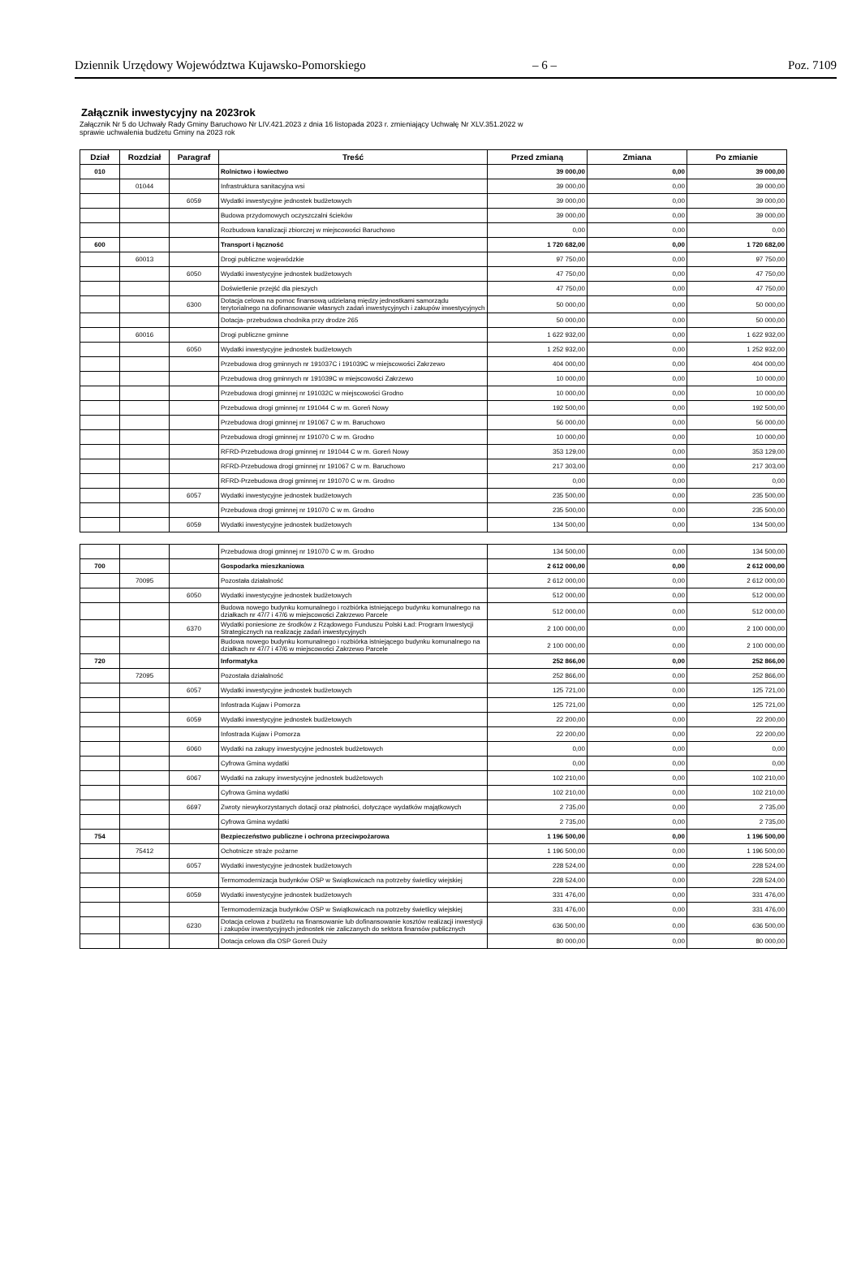Dziennik Urzędowy Województwa Kujawsko-Pomorskiego – 6 – Poz. 7109
Załącznik inwestycyjny na 2023rok
Załącznik Nr 5 do Uchwały Rady Gminy Baruchowo Nr LIV.421.2023 z dnia 16 listopada 2023 r. zmieniający Uchwałę Nr XLV.351.2022 w sprawie uchwalenia budżetu Gminy na 2023 rok
| Dział | Rozdział | Paragraf | Treść | Przed zmianą | Zmiana | Po zmianie |
| --- | --- | --- | --- | --- | --- | --- |
| 010 | | | Rolnictwo i łowiectwo | 39 000,00 | 0,00 | 39 000,00 |
| | 01044 | | Infrastruktura sanitacyjna wsi | 39 000,00 | 0,00 | 39 000,00 |
| | | 6059 | Wydatki inwestycyjne jednostek budżetowych | 39 000,00 | 0,00 | 39 000,00 |
| | | | Budowa przydomowych oczyszczalni ścieków | 39 000,00 | 0,00 | 39 000,00 |
| | | | Rozbudowa kanalizacji zbiorczej w miejscowości Baruchowo | 0,00 | 0,00 | 0,00 |
| 600 | | | Transport i łączność | 1 720 682,00 | 0,00 | 1 720 682,00 |
| | 60013 | | Drogi publiczne wojewódzkie | 97 750,00 | 0,00 | 97 750,00 |
| | | 6050 | Wydatki inwestycyjne jednostek budżetowych | 47 750,00 | 0,00 | 47 750,00 |
| | | | Doświetlenie przejść dla pieszych | 47 750,00 | 0,00 | 47 750,00 |
| | | 6300 | Dotacja celowa na pomoc finansową udzielaną między jednostkami samorządu terytorialnego na dofinansowanie własnych zadań inwestycyjnych i zakupów inwestycyjnych | 50 000,00 | 0,00 | 50 000,00 |
| | | | Dotacja- przebudowa chodnika przy drodze 265 | 50 000,00 | 0,00 | 50 000,00 |
| | 60016 | | Drogi publiczne gminne | 1 622 932,00 | 0,00 | 1 622 932,00 |
| | | 6050 | Wydatki inwestycyjne jednostek budżetowych | 1 252 932,00 | 0,00 | 1 252 932,00 |
| | | | Przebudowa drog gminnych nr 191037C i 191039C w miejscowości Zakrzewo | 404 000,00 | 0,00 | 404 000,00 |
| | | | Przebudowa drog gminnych nr 191039C w miejscowości Zakrzewo | 10 000,00 | 0,00 | 10 000,00 |
| | | | Przebudowa drogi gminnej nr 191032C w miejscowości Grodno | 10 000,00 | 0,00 | 10 000,00 |
| | | | Przebudowa drogi gminnej nr 191044 C w m. Goreń Nowy | 192 500,00 | 0,00 | 192 500,00 |
| | | | Przebudowa drogi gminnej nr 191067 C w m. Baruchowo | 56 000,00 | 0,00 | 56 000,00 |
| | | | Przebudowa drogi gminnej nr 191070 C w m. Grodno | 10 000,00 | 0,00 | 10 000,00 |
| | | | RFRD-Przebudowa drogi gminnej nr 191044 C w m. Goreń Nowy | 353 129,00 | 0,00 | 353 129,00 |
| | | | RFRD-Przebudowa drogi gminnej nr 191067 C w m. Baruchowo | 217 303,00 | 0,00 | 217 303,00 |
| | | | RFRD-Przebudowa drogi gminnej nr 191070 C w m. Grodno | 0,00 | 0,00 | 0,00 |
| | | 6057 | Wydatki inwestycyjne jednostek budżetowych | 235 500,00 | 0,00 | 235 500,00 |
| | | | Przebudowa drogi gminnej nr 191070 C w m. Grodno | 235 500,00 | 0,00 | 235 500,00 |
| | | 6059 | Wydatki inwestycyjne jednostek budżetowych | 134 500,00 | 0,00 | 134 500,00 |
| | | | Przebudowa drogi gminnej nr 191070 C w m. Grodno | 134 500,00 | 0,00 | 134 500,00 |
| 700 | | | Gospodarka mieszkaniowa | 2 612 000,00 | 0,00 | 2 612 000,00 |
| | 70095 | | Pozostała działalność | 2 612 000,00 | 0,00 | 2 612 000,00 |
| | | 6050 | Wydatki inwestycyjne jednostek budżetowych | 512 000,00 | 0,00 | 512 000,00 |
| | | | Budowa nowego budynku komunalnego i rozbiórka istniejącego budynku komunalnego na działkach nr 47/7 i 47/6 w miejscowości Zakrzewo Parcele | 512 000,00 | 0,00 | 512 000,00 |
| | | 6370 | Wydatki poniesione ze środków z Rządowego Funduszu Polski Ład: Program Inwestycji Strategicznych na realizację zadań inwestycyjnych | 2 100 000,00 | 0,00 | 2 100 000,00 |
| | | | Budowa nowego budynku komunalnego i rozbiórka istniejącego budynku komunalnego na działkach nr 47/7 i 47/6 w miejscowości Zakrzewo Parcele | 2 100 000,00 | 0,00 | 2 100 000,00 |
| 720 | | | Informatyka | 252 866,00 | 0,00 | 252 866,00 |
| | 72095 | | Pozostała działalność | 252 866,00 | 0,00 | 252 866,00 |
| | | 6057 | Wydatki inwestycyjne jednostek budżetowych | 125 721,00 | 0,00 | 125 721,00 |
| | | | Infostrada Kujaw i Pomorza | 125 721,00 | 0,00 | 125 721,00 |
| | | 6059 | Wydatki inwestycyjne jednostek budżetowych | 22 200,00 | 0,00 | 22 200,00 |
| | | | Infostrada Kujaw i Pomorza | 22 200,00 | 0,00 | 22 200,00 |
| | | 6060 | Wydatki na zakupy inwestycyjne jednostek budżetowych | 0,00 | 0,00 | 0,00 |
| | | | Cyfrowa Gmina wydatki | 0,00 | 0,00 | 0,00 |
| | | 6067 | Wydatki na zakupy inwestycyjne jednostek budżetowych | 102 210,00 | 0,00 | 102 210,00 |
| | | | Cyfrowa Gmina wydatki | 102 210,00 | 0,00 | 102 210,00 |
| | | 6697 | Zwroty niewykorzystanych dotacji oraz płatności, dotyczące wydatków majątkowych | 2 735,00 | 0,00 | 2 735,00 |
| | | | Cyfrowa Gmina wydatki | 2 735,00 | 0,00 | 2 735,00 |
| 754 | | | Bezpieczeństwo publiczne i ochrona przeciwpożarowa | 1 196 500,00 | 0,00 | 1 196 500,00 |
| | 75412 | | Ochotnicze straże pożarne | 1 196 500,00 | 0,00 | 1 196 500,00 |
| | | 6057 | Wydatki inwestycyjne jednostek budżetowych | 228 524,00 | 0,00 | 228 524,00 |
| | | | Termomodernizacja budynków OSP w Swiątkowicach na potrzeby świetlicy wiejskiej | 228 524,00 | 0,00 | 228 524,00 |
| | | 6059 | Wydatki inwestycyjne jednostek budżetowych | 331 476,00 | 0,00 | 331 476,00 |
| | | | Termomodernizacja budynków OSP w Swiątkowicach na potrzeby świetlicy wiejskiej | 331 476,00 | 0,00 | 331 476,00 |
| | | 6230 | Dotacja celowa z budżetu na finansowanie lub dofinansowanie kosztów realizacji inwestycji i zakupów inwestycyjnych jednostek nie zaliczanych do sektora finansów publicznych | 636 500,00 | 0,00 | 636 500,00 |
| | | | Dotacja celowa dla OSP Goreń Duży | 80 000,00 | 0,00 | 80 000,00 |